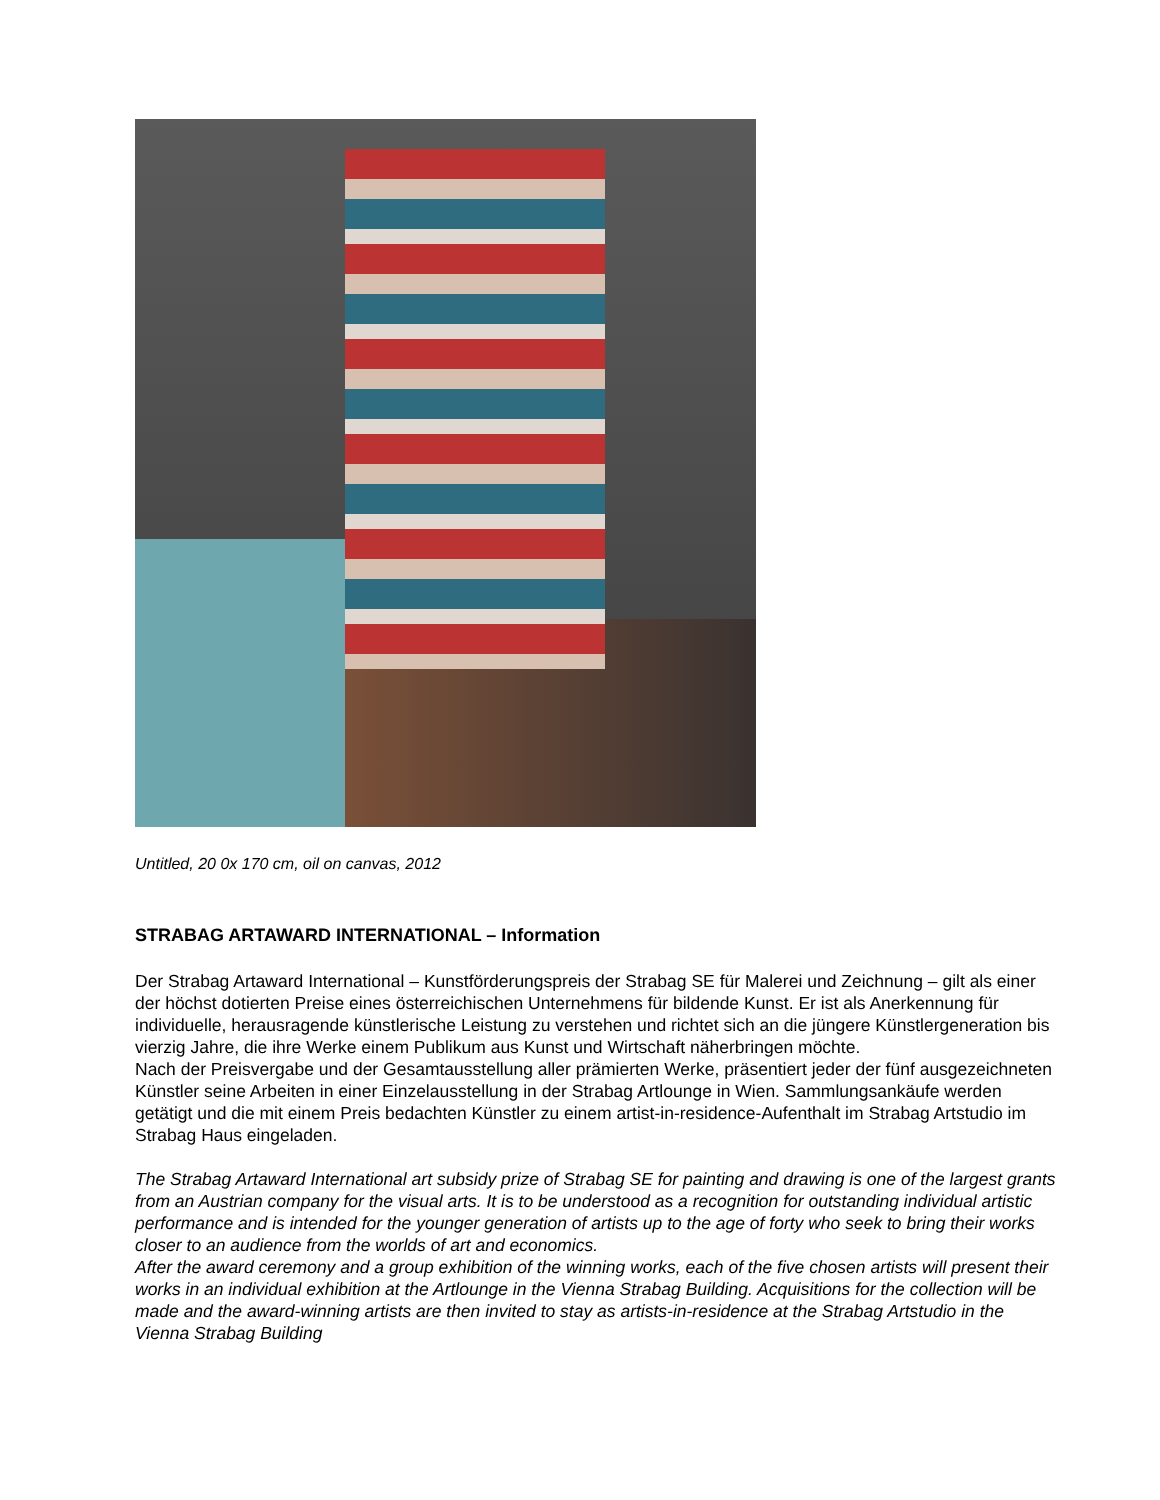Untitled, 20 0x 170 cm, oil on canvas, 2012
STRABAG ARTAWARD INTERNATIONAL – Information
Der Strabag Artaward International – Kunstförderungspreis der Strabag SE für Malerei und Zeichnung – gilt als einer der höchst dotierten Preise eines österreichischen Unternehmens für bildende Kunst. Er ist als Anerkennung für individuelle, herausragende künstlerische Leistung zu verstehen und richtet sich an die jüngere Künstlergeneration bis vierzig Jahre, die ihre Werke einem Publikum aus Kunst und Wirtschaft näherbringen möchte.
Nach der Preisvergabe und der Gesamtausstellung aller prämierten Werke, präsentiert jeder der fünf ausgezeichneten Künstler seine Arbeiten in einer Einzelausstellung in der Strabag Artlounge in Wien. Sammlungsankäufe werden getätigt und die mit einem Preis bedachten Künstler zu einem artist-in-residence-Aufenthalt im Strabag Artstudio im Strabag Haus eingeladen.
The Strabag Artaward International art subsidy prize of Strabag SE for painting and drawing is one of the largest grants from an Austrian company for the visual arts. It is to be understood as a recognition for outstanding individual artistic performance and is intended for the younger generation of artists up to the age of forty who seek to bring their works closer to an audience from the worlds of art and economics.
After the award ceremony and a group exhibition of the winning works, each of the five chosen artists will present their works in an individual exhibition at the Artlounge in the Vienna Strabag Building. Acquisitions for the collection will be made and the award-winning artists are then invited to stay as artists-in-residence at the Strabag Artstudio in the Vienna Strabag Building